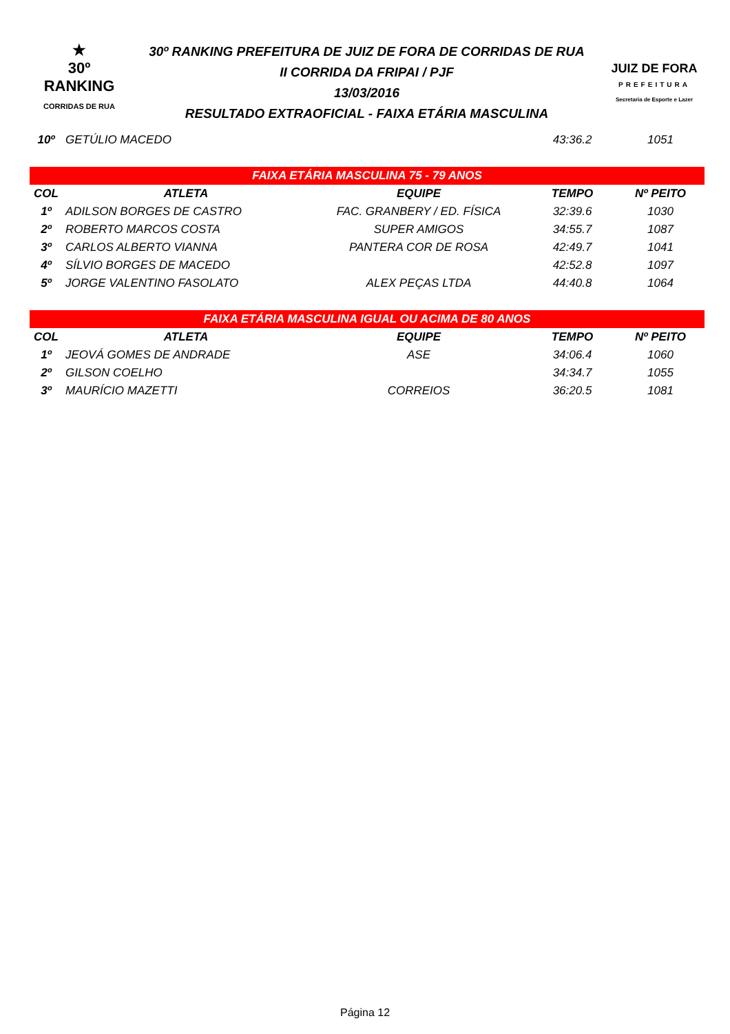★
30º RANKING
CORRIDAS DE RUA
30º RANKING PREFEITURA DE JUIZ DE FORA DE CORRIDAS DE RUA
II CORRIDA DA FRIPAI / PJF
13/03/2016
RESULTADO EXTRAOFICIAL - FAIXA ETÁRIA MASCULINA
JUIZ DE FORA
PREFEITURA
Secretaria de Esporte e Lazer
| 10º | GETÚLIO MACEDO | | 43:36.2 | 1051 |
| FAIXA ETÁRIA MASCULINA 75 - 79 ANOS | | | | |
| COL | ATLETA | EQUIPE | TEMPO | Nº PEITO |
| 1º | ADILSON BORGES DE CASTRO | FAC. GRANBERY / ED. FÍSICA | 32:39.6 | 1030 |
| 2º | ROBERTO MARCOS COSTA | SUPER AMIGOS | 34:55.7 | 1087 |
| 3º | CARLOS ALBERTO VIANNA | PANTERA COR DE ROSA | 42:49.7 | 1041 |
| 4º | SÍLVIO BORGES DE MACEDO | | 42:52.8 | 1097 |
| 5º | JORGE VALENTINO FASOLATO | ALEX PEÇAS LTDA | 44:40.8 | 1064 |
| FAIXA ETÁRIA MASCULINA IGUAL OU ACIMA DE 80 ANOS | | | | |
| COL | ATLETA | EQUIPE | TEMPO | Nº PEITO |
| 1º | JEOVÁ GOMES DE ANDRADE | ASE | 34:06.4 | 1060 |
| 2º | GILSON COELHO | | 34:34.7 | 1055 |
| 3º | MAURÍCIO MAZETTI | CORREIOS | 36:20.5 | 1081 |
Página 12